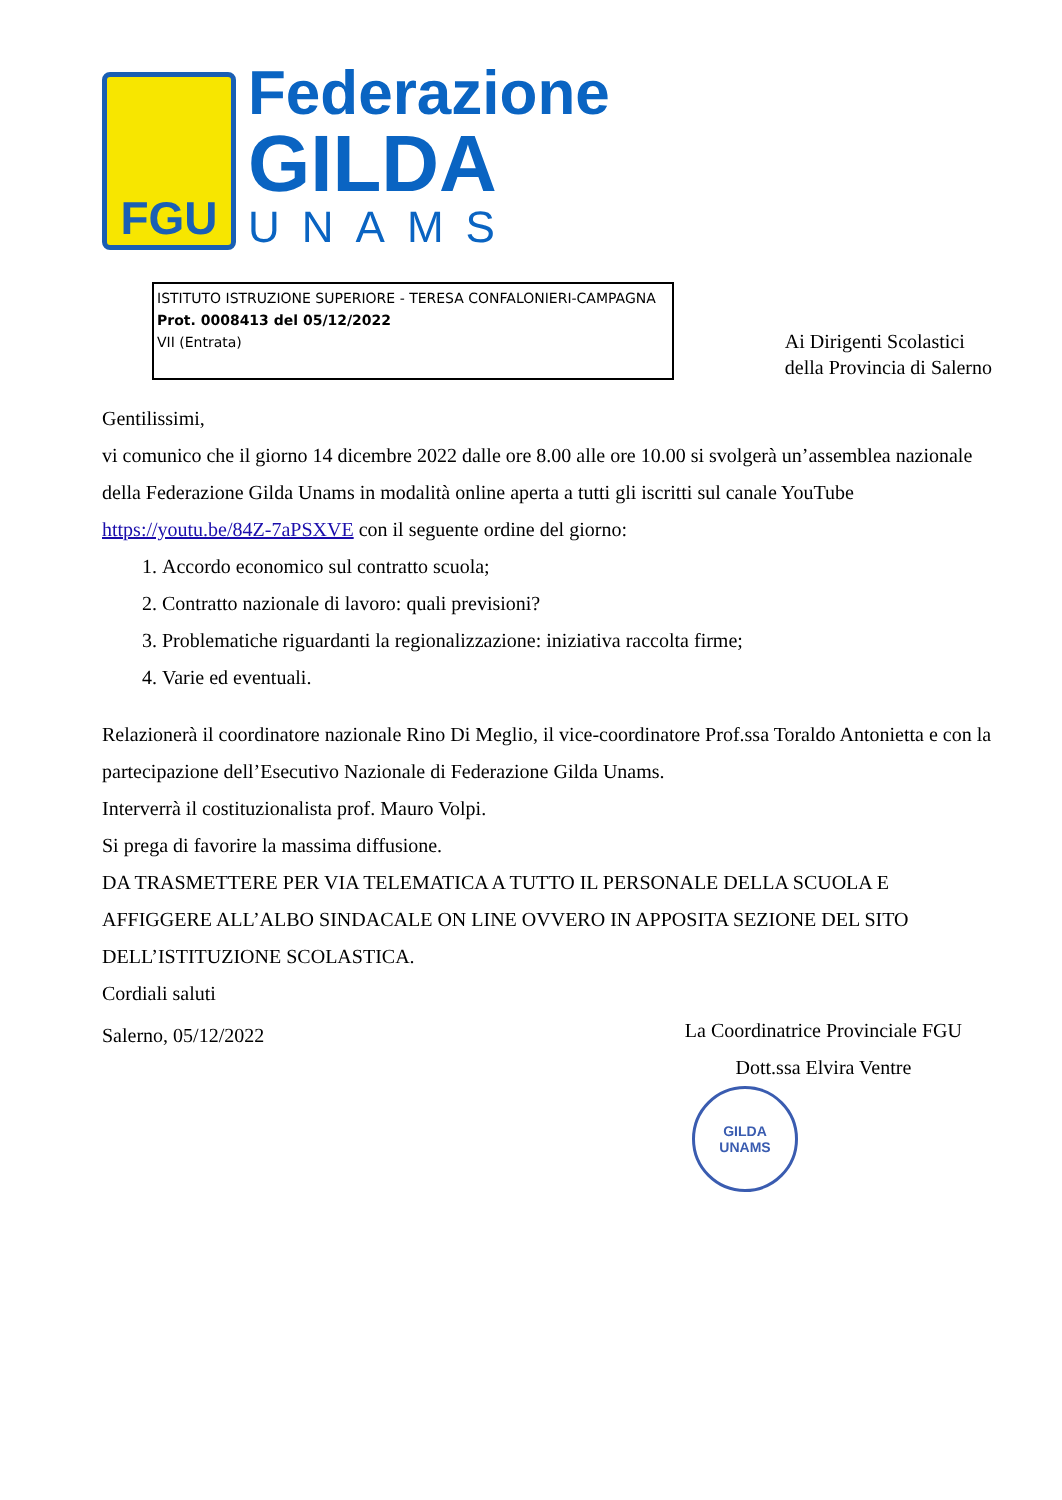FGU
Federazione
GILDA
UNAMS
ISTITUTO ISTRUZIONE SUPERIORE - TERESA CONFALONIERI-CAMPAGNA
Prot. 0008413 del 05/12/2022
VII (Entrata)
Ai Dirigenti Scolastici
della Provincia di Salerno
Gentilissimi,
vi comunico che il giorno 14 dicembre 2022 dalle ore 8.00 alle ore 10.00 si svolgerà un’assemblea nazionale della Federazione Gilda Unams in modalità online aperta a tutti gli iscritti sul canale YouTube https://youtu.be/84Z-7aPSXVE con il seguente ordine del giorno:
1. Accordo economico sul contratto scuola;
2. Contratto nazionale di lavoro: quali previsioni?
3. Problematiche riguardanti la regionalizzazione: iniziativa raccolta firme;
4. Varie ed eventuali.
Relazionerà il coordinatore nazionale Rino Di Meglio, il vice-coordinatore Prof.ssa Toraldo Antonietta e con la partecipazione dell’Esecutivo Nazionale di Federazione Gilda Unams.
Interverrà il costituzionalista prof. Mauro Volpi.
Si prega di favorire la massima diffusione.
DA TRASMETTERE PER VIA TELEMATICA A TUTTO IL PERSONALE DELLA SCUOLA E AFFIGGERE ALL’ALBO SINDACALE ON LINE OVVERO IN APPOSITA SEZIONE DEL SITO DELL’ISTITUZIONE SCOLASTICA.
Cordiali saluti
Salerno, 05/12/2022
La Coordinatrice Provinciale FGU
Dott.ssa Elvira Ventre
GILDA
UNAMS